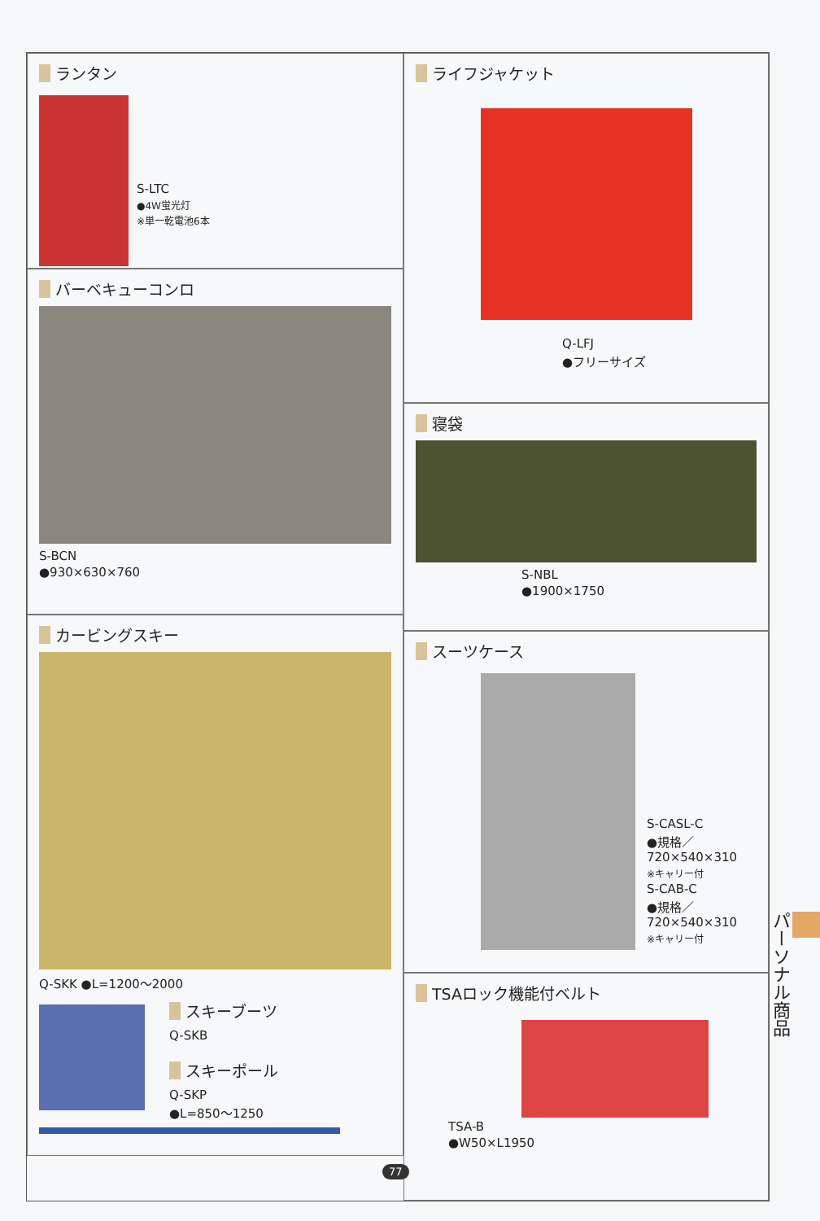ランタン
S-LTC
●4W蛍光灯
※単一乾電池6本
バーベキューコンロ
S-BCN
●930×630×760
カービングスキー
Q-SKK ●L=1200〜2000
スキーブーツ
Q-SKB
スキーポール
Q-SKP
●L=850〜1250
ライフジャケット
Q-LFJ
●フリーサイズ
寝袋
S-NBL
●1900×1750
スーツケース
S-CASL-C
●規格／
720×540×310
※キャリー付
S-CAB-C
●規格／
720×540×310
※キャリー付
TSAロック機能付ベルト
TSA-B
●W50×L1950
パーソナル商品
77